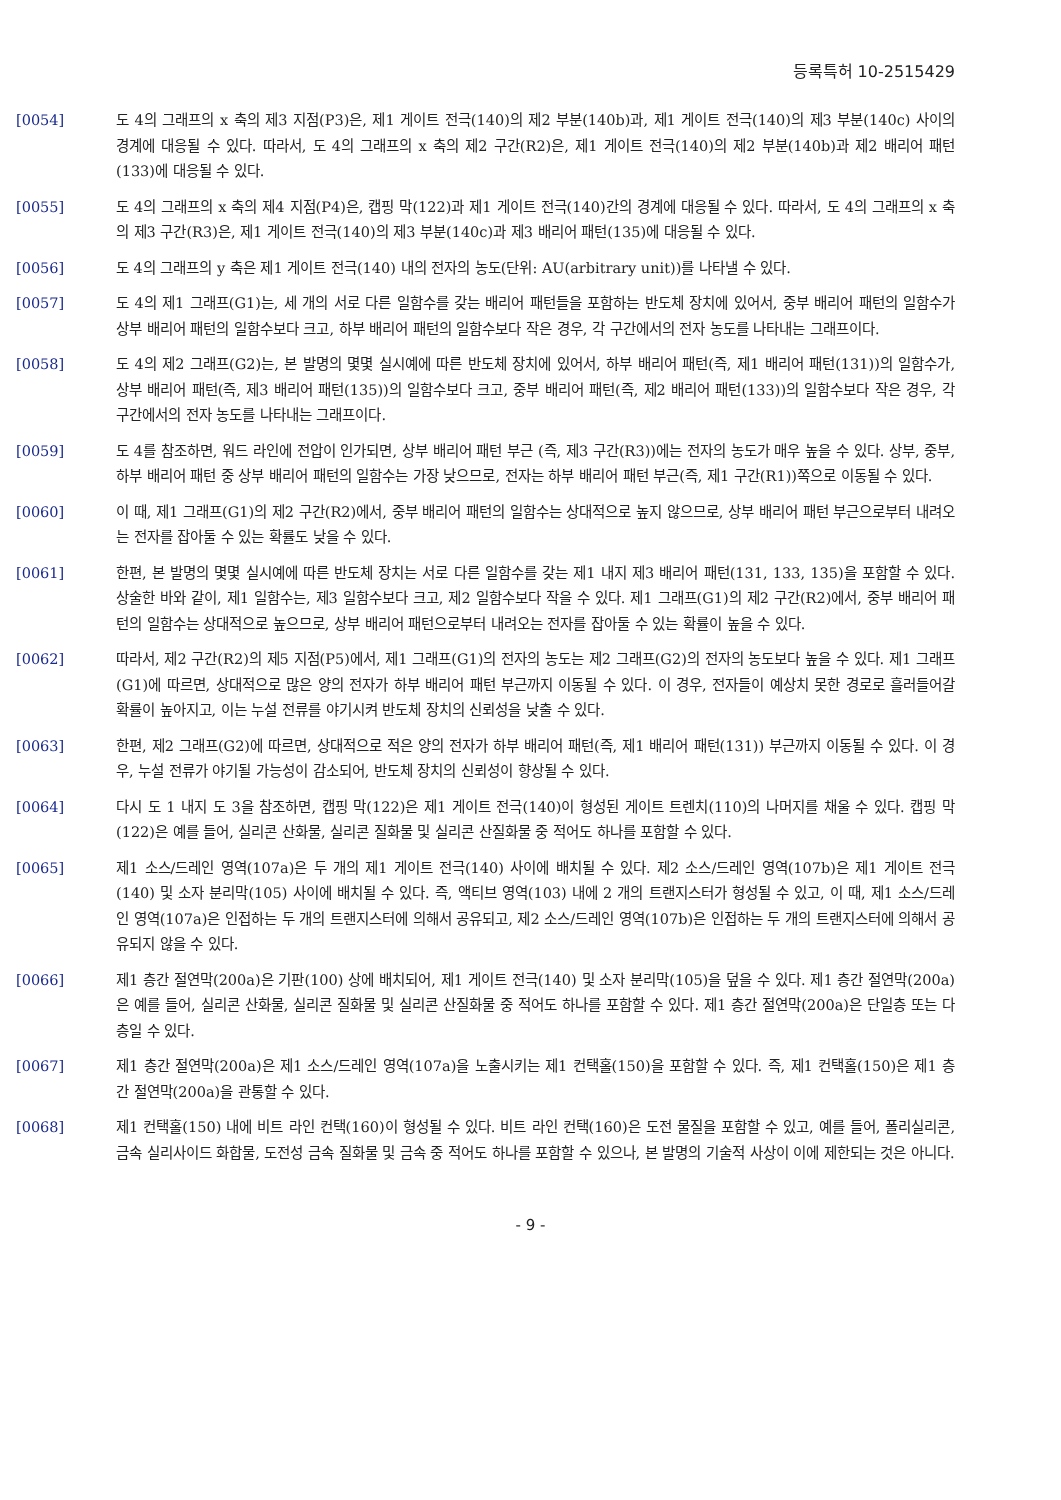등록특허 10-2515429
[0054] 도 4의 그래프의 x 축의 제3 지점(P3)은, 제1 게이트 전극(140)의 제2 부분(140b)과, 제1 게이트 전극(140)의 제3 부분(140c) 사이의 경계에 대응될 수 있다. 따라서, 도 4의 그래프의 x 축의 제2 구간(R2)은, 제1 게이트 전극(140)의 제2 부분(140b)과 제2 배리어 패턴(133)에 대응될 수 있다.
[0055] 도 4의 그래프의 x 축의 제4 지점(P4)은, 캡핑 막(122)과 제1 게이트 전극(140)간의 경계에 대응될 수 있다. 따라서, 도 4의 그래프의 x 축의 제3 구간(R3)은, 제1 게이트 전극(140)의 제3 부분(140c)과 제3 배리어 패턴(135)에 대응될 수 있다.
[0056] 도 4의 그래프의 y 축은 제1 게이트 전극(140) 내의 전자의 농도(단위: AU(arbitrary unit))를 나타낼 수 있다.
[0057] 도 4의 제1 그래프(G1)는, 세 개의 서로 다른 일함수를 갖는 배리어 패턴들을 포함하는 반도체 장치에 있어서, 중부 배리어 패턴의 일함수가 상부 배리어 패턴의 일함수보다 크고, 하부 배리어 패턴의 일함수보다 작은 경우, 각 구간에서의 전자 농도를 나타내는 그래프이다.
[0058] 도 4의 제2 그래프(G2)는, 본 발명의 몇몇 실시예에 따른 반도체 장치에 있어서, 하부 배리어 패턴(즉, 제1 배리어 패턴(131))의 일함수가, 상부 배리어 패턴(즉, 제3 배리어 패턴(135))의 일함수보다 크고, 중부 배리어 패턴(즉, 제2 배리어 패턴(133))의 일함수보다 작은 경우, 각 구간에서의 전자 농도를 나타내는 그래프이다.
[0059] 도 4를 참조하면, 워드 라인에 전압이 인가되면, 상부 배리어 패턴 부근 (즉, 제3 구간(R3))에는 전자의 농도가 매우 높을 수 있다. 상부, 중부, 하부 배리어 패턴 중 상부 배리어 패턴의 일함수는 가장 낮으므로, 전자는 하부 배리어 패턴 부근(즉, 제1 구간(R1))쪽으로 이동될 수 있다.
[0060] 이 때, 제1 그래프(G1)의 제2 구간(R2)에서, 중부 배리어 패턴의 일함수는 상대적으로 높지 않으므로, 상부 배리어 패턴 부근으로부터 내려오는 전자를 잡아둘 수 있는 확률도 낮을 수 있다.
[0061] 한편, 본 발명의 몇몇 실시예에 따른 반도체 장치는 서로 다른 일함수를 갖는 제1 내지 제3 배리어 패턴(131, 133, 135)을 포함할 수 있다. 상술한 바와 같이, 제1 일함수는, 제3 일함수보다 크고, 제2 일함수보다 작을 수 있다. 제1 그래프(G1)의 제2 구간(R2)에서, 중부 배리어 패턴의 일함수는 상대적으로 높으므로, 상부 배리어 패턴으로부터 내려오는 전자를 잡아둘 수 있는 확률이 높을 수 있다.
[0062] 따라서, 제2 구간(R2)의 제5 지점(P5)에서, 제1 그래프(G1)의 전자의 농도는 제2 그래프(G2)의 전자의 농도보다 높을 수 있다. 제1 그래프(G1)에 따르면, 상대적으로 많은 양의 전자가 하부 배리어 패턴 부근까지 이동될 수 있다. 이 경우, 전자들이 예상치 못한 경로로 흘러들어갈 확률이 높아지고, 이는 누설 전류를 야기시켜 반도체 장치의 신뢰성을 낮출 수 있다.
[0063] 한편, 제2 그래프(G2)에 따르면, 상대적으로 적은 양의 전자가 하부 배리어 패턴(즉, 제1 배리어 패턴(131)) 부근까지 이동될 수 있다. 이 경우, 누설 전류가 야기될 가능성이 감소되어, 반도체 장치의 신뢰성이 향상될 수 있다.
[0064] 다시 도 1 내지 도 3을 참조하면, 캡핑 막(122)은 제1 게이트 전극(140)이 형성된 게이트 트렌치(110)의 나머지를 채울 수 있다. 캡핑 막(122)은 예를 들어, 실리콘 산화물, 실리콘 질화물 및 실리콘 산질화물 중 적어도 하나를 포함할 수 있다.
[0065] 제1 소스/드레인 영역(107a)은 두 개의 제1 게이트 전극(140) 사이에 배치될 수 있다. 제2 소스/드레인 영역(107b)은 제1 게이트 전극(140) 및 소자 분리막(105) 사이에 배치될 수 있다. 즉, 액티브 영역(103) 내에 2 개의 트랜지스터가 형성될 수 있고, 이 때, 제1 소스/드레인 영역(107a)은 인접하는 두 개의 트랜지스터에 의해서 공유되고, 제2 소스/드레인 영역(107b)은 인접하는 두 개의 트랜지스터에 의해서 공유되지 않을 수 있다.
[0066] 제1 층간 절연막(200a)은 기판(100) 상에 배치되어, 제1 게이트 전극(140) 및 소자 분리막(105)을 덮을 수 있다. 제1 층간 절연막(200a)은 예를 들어, 실리콘 산화물, 실리콘 질화물 및 실리콘 산질화물 중 적어도 하나를 포함할 수 있다. 제1 층간 절연막(200a)은 단일층 또는 다층일 수 있다.
[0067] 제1 층간 절연막(200a)은 제1 소스/드레인 영역(107a)을 노출시키는 제1 컨택홀(150)을 포함할 수 있다. 즉, 제1 컨택홀(150)은 제1 층간 절연막(200a)을 관통할 수 있다.
[0068] 제1 컨택홀(150) 내에 비트 라인 컨택(160)이 형성될 수 있다. 비트 라인 컨택(160)은 도전 물질을 포함할 수 있고, 예를 들어, 폴리실리콘, 금속 실리사이드 화합물, 도전성 금속 질화물 및 금속 중 적어도 하나를 포함할 수 있으나, 본 발명의 기술적 사상이 이에 제한되는 것은 아니다.
- 9 -